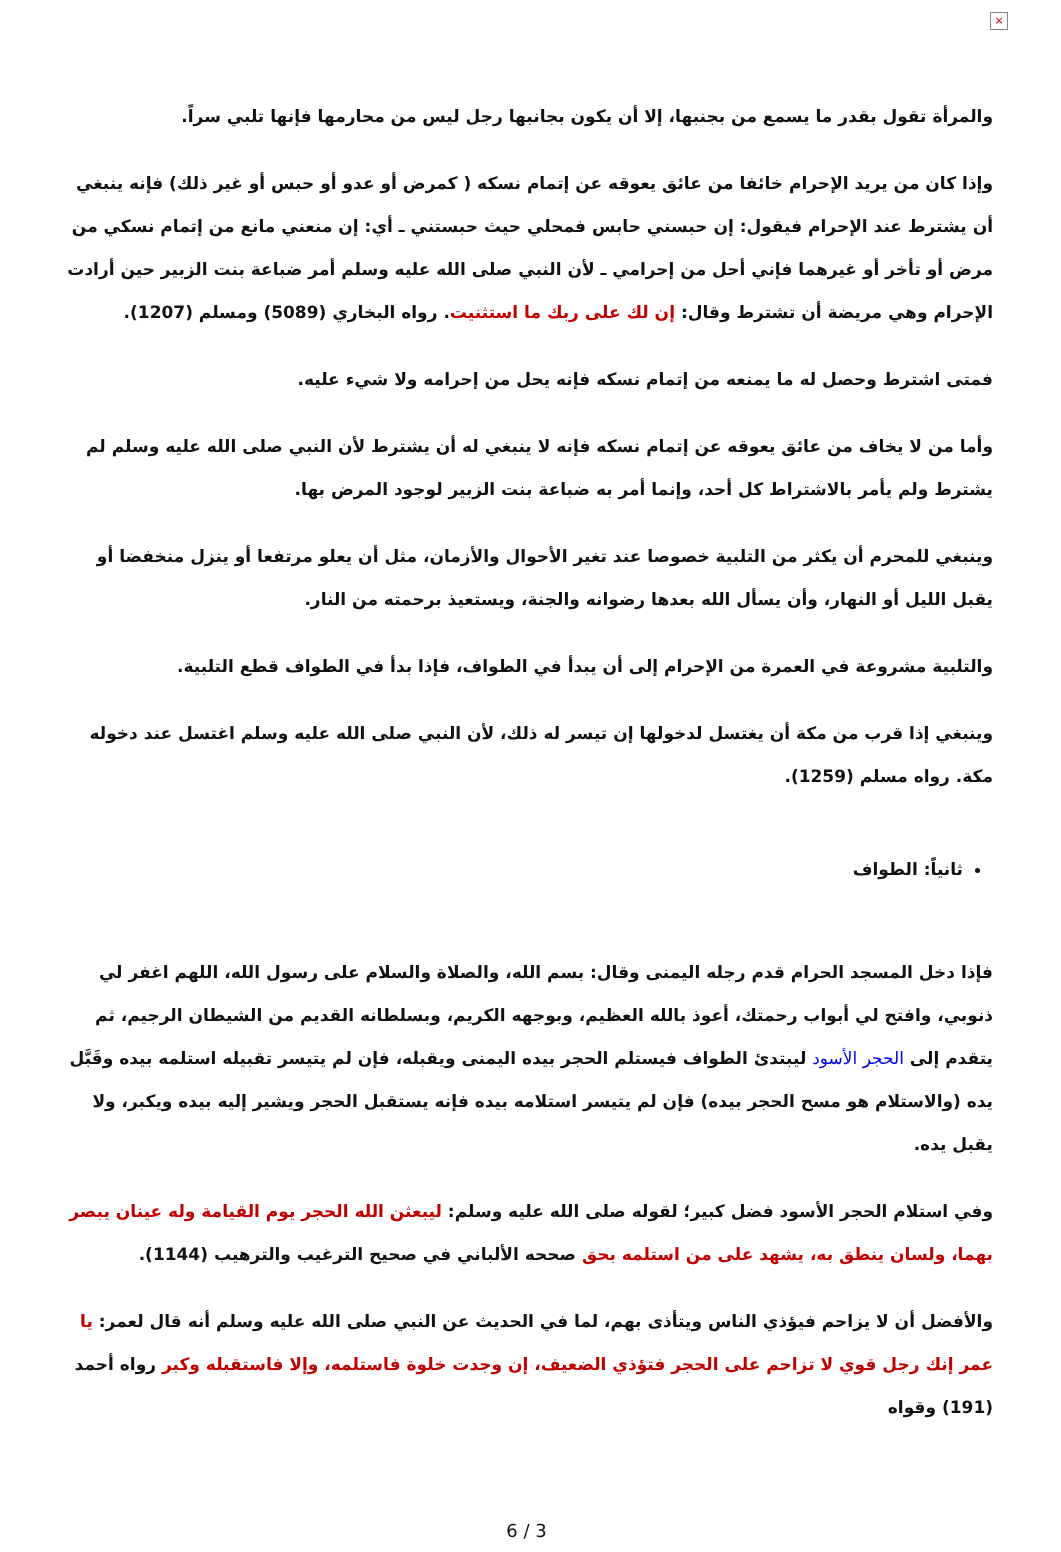×
والمرأة تقول بقدر ما يسمع من بجنبها، إلا أن يكون بجانبها رجل ليس من محارمها فإنها تلبي سراً.
وإذا كان من يريد الإحرام خائفا من عائق يعوقه عن إتمام نسكه ( كمرض أو عدو أو حبس أو غير ذلك) فإنه ينبغي أن يشترط عند الإحرام فيقول: إن حبسني حابس فمحلي حيث حبستني ـ أي: إن منعني مانع من إتمام نسكي من مرض أو تأخر أو غيرهما فإني أحل من إحرامي ـ لأن النبي صلى الله عليه وسلم أمر ضباعة بنت الزبير حين أرادت الإحرام وهي مريضة أن تشترط وقال: إن لك على ربك ما استثنيت. رواه البخاري (5089) ومسلم (1207).
فمتى اشترط وحصل له ما يمنعه من إتمام نسكه فإنه يحل من إحرامه ولا شيء عليه.
وأما من لا يخاف من عائق يعوقه عن إتمام نسكه فإنه لا ينبغي له أن يشترط لأن النبي صلى الله عليه وسلم لم يشترط ولم يأمر بالاشتراط كل أحد، وإنما أمر به ضباعة بنت الزبير لوجود المرض بها.
وينبغي للمحرم أن يكثر من التلبية خصوصا عند تغير الأحوال والأزمان، مثل أن يعلو مرتفعا أو ينزل منخفضا أو يقبل الليل أو النهار، وأن يسأل الله بعدها رضوانه والجنة، ويستعيذ برحمته من النار.
والتلبية مشروعة في العمرة من الإحرام إلى أن يبدأ في الطواف، فإذا بدأ في الطواف قطع التلبية.
وينبغي إذا قرب من مكة أن يغتسل لدخولها إن تيسر له ذلك، لأن النبي صلى الله عليه وسلم اغتسل عند دخوله مكة. رواه مسلم (1259).
ثانياً: الطواف
فإذا دخل المسجد الحرام قدم رجله اليمنى وقال: بسم الله، والصلاة والسلام على رسول الله، اللهم اغفر لي ذنوبي، وافتح لي أبواب رحمتك، أعوذ بالله العظيم، وبوجهه الكريم، وبسلطانه القديم من الشيطان الرجيم، ثم يتقدم إلى الحجر الأسود ليبتدئ الطواف فيستلم الحجر بيده اليمنى ويقبله، فإن لم يتيسر تقبيله استلمه بيده وقَبَّل يده (والاستلام هو مسح الحجر بيده) فإن لم يتيسر استلامه بيده فإنه يستقبل الحجر ويشير إليه بيده ويكبر، ولا يقبل يده.
وفي استلام الحجر الأسود فضل كبير؛ لقوله صلى الله عليه وسلم: ليبعثن الله الحجر يوم القيامة وله عينان يبصر بهما، ولسان ينطق به، يشهد على من استلمه بحق صححه الألباني في صحيح الترغيب والترهيب (1144).
والأفضل أن لا يزاحم فيؤذي الناس ويتأذى بهم، لما في الحديث عن النبي صلى الله عليه وسلم أنه قال لعمر: يا عمر إنك رجل قوي لا تزاحم على الحجر فتؤذي الضعيف، إن وجدت خلوة فاستلمه، وإلا فاستقبله وكبر رواه أحمد (191) وقواه
6 / 3